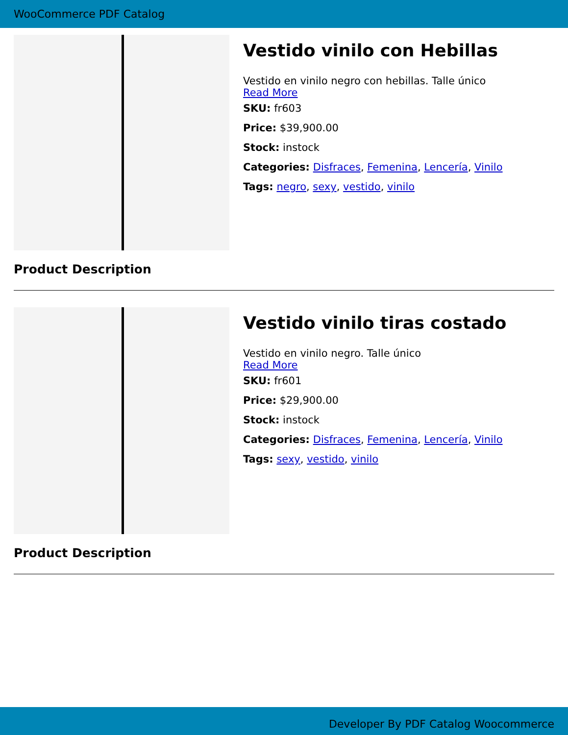WooCommerce PDF Catalog
Vestido vinilo con Hebillas
Vestido en vinilo negro con hebillas. Talle único
Read More
SKU: fr603
Price: $39,900.00
Stock: instock
Categories: Disfraces, Femenina, Lencería, Vinilo
Tags: negro, sexy, vestido, vinilo
Product Description
Vestido vinilo tiras costado
Vestido en vinilo negro. Talle único
Read More
SKU: fr601
Price: $29,900.00
Stock: instock
Categories: Disfraces, Femenina, Lencería, Vinilo
Tags: sexy, vestido, vinilo
Product Description
Developer By PDF Catalog Woocommerce